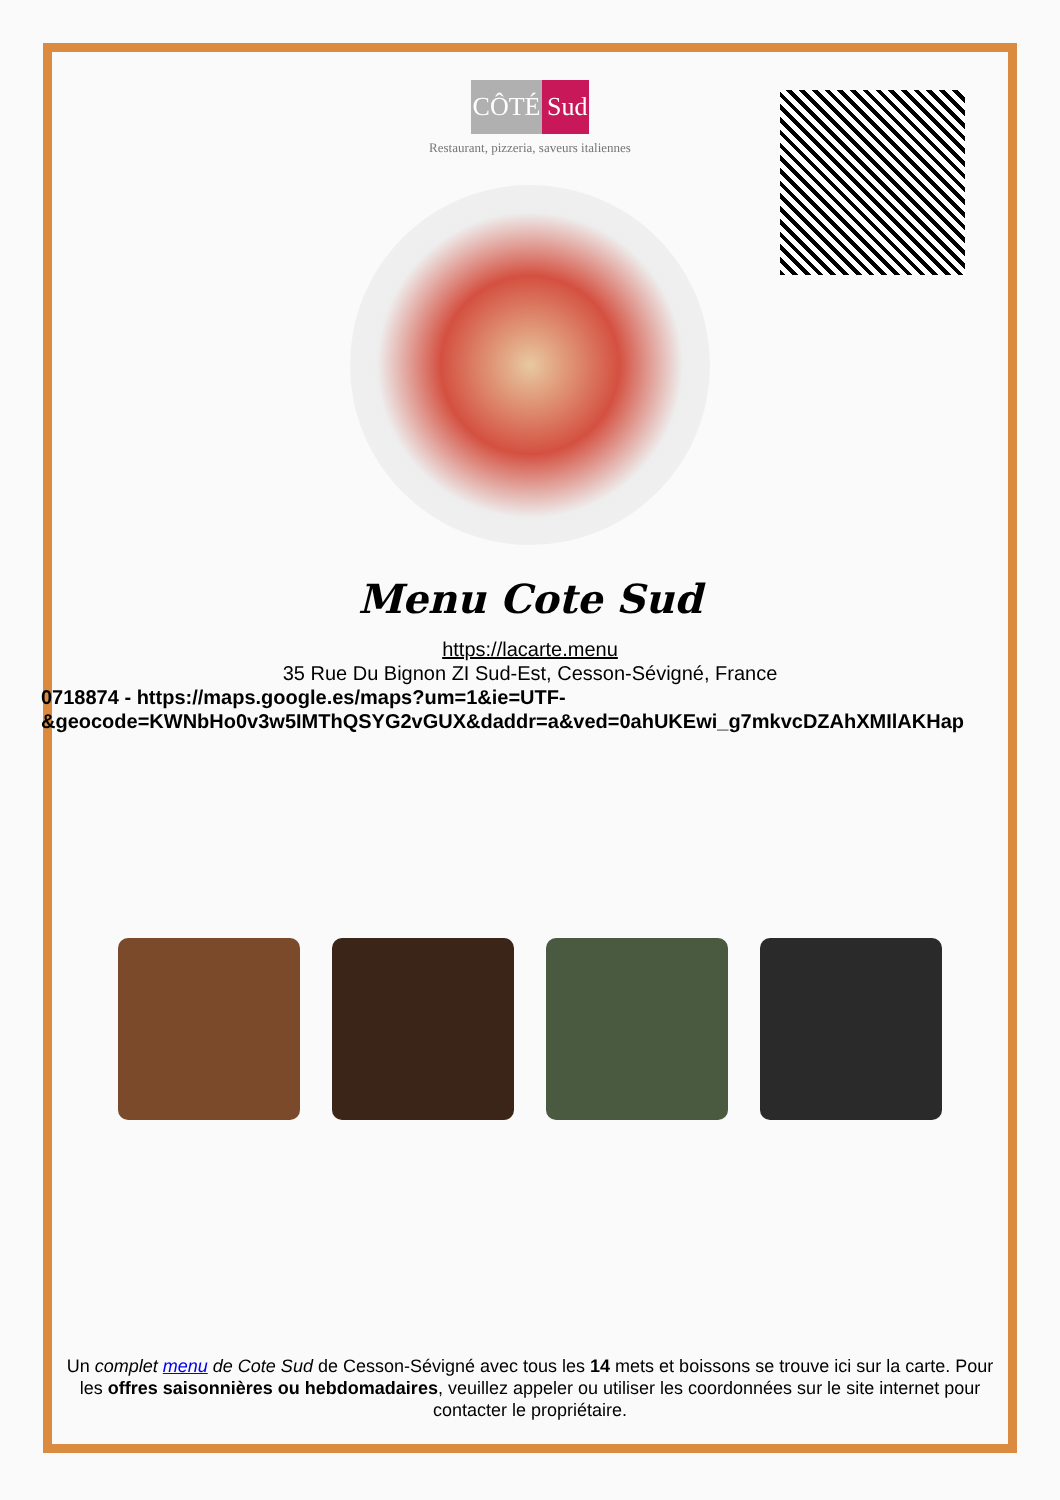CÔTÉ Sud
Restaurant, pizzeria, saveurs italiennes
Menu Cote Sud
https://lacarte.menu
35 Rue Du Bignon ZI Sud-Est, Cesson-Sévigné, France
0718874 - https://maps.google.es/maps?um=1&ie=UTF-
&geocode=KWNbHo0v3w5IMThQSYG2vGUX&daddr=a&ved=0ahUKEwi_g7mkvcDZAhXMIlAKHap
Un complet menu de Cote Sud de Cesson-Sévigné avec tous les 14 mets et boissons se trouve ici sur la carte. Pour les offres saisonnières ou hebdomadaires, veuillez appeler ou utiliser les coordonnées sur le site internet pour contacter le propriétaire.